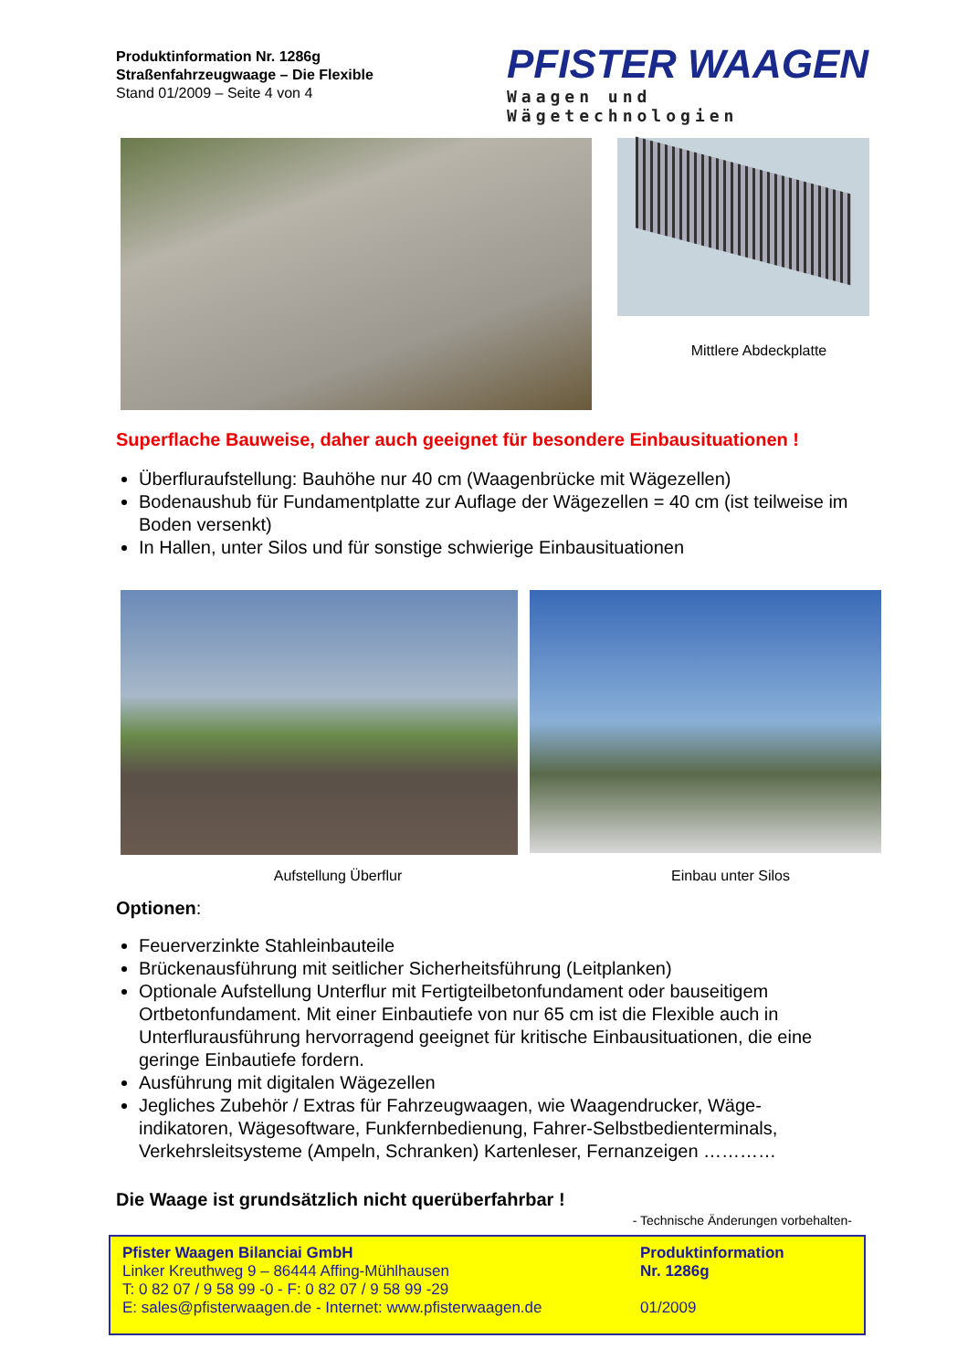Produktinformation Nr. 1286g
Straßenfahrzeugwaage – Die Flexible
Stand 01/2009 – Seite 4 von 4
PFISTER WAAGEN
Waagen und Wägetechnologien
Mittlere Abdeckplatte
Superflache Bauweise, daher auch geeignet für besondere Einbausituationen !
Überfluraufstellung: Bauhöhe nur 40 cm (Waagenbrücke mit Wägezellen)
Bodenaushub für Fundamentplatte zur Auflage der Wägezellen = 40 cm (ist teilweise im Boden versenkt)
In Hallen, unter Silos und für sonstige schwierige Einbausituationen
Aufstellung Überflur Einbau unter Silos
Optionen:
Feuerverzinkte Stahleinbauteile
Brückenausführung mit seitlicher Sicherheitsführung (Leitplanken)
Optionale Aufstellung Unterflur mit Fertigteilbetonfundament oder bauseitigem Ortbetonfundament. Mit einer Einbautiefe von nur 65 cm ist die Flexible auch in Unterfluraus­führung hervorragend geeignet für kritische Einbausituationen, die eine geringe Einbautiefe fordern.
Ausführung mit digitalen Wägezellen
Jegliches Zubehör / Extras für Fahrzeugwaagen, wie Waagendrucker, Wäge­indikatoren, Wägesoftware, Funkfernbedienung, Fahrer-Selbstbedienterminals, Verkehrsleitsysteme (Ampeln, Schranken) Kartenleser, Fernanzeigen …………
Die Waage ist grundsätzlich nicht querüberfahrbar !
- Technische Änderungen vorbehalten-
Pfister Waagen Bilanciai GmbH
Linker Kreuthweg 9 – 86444 Affing-Mühlhausen
T: 0 82 07 / 9 58 99 -0 - F: 0 82 07 / 9 58 99 -29
E: sales@pfisterwaagen.de - Internet: www.pfisterwaagen.de
Produktinformation
Nr. 1286g
01/2009